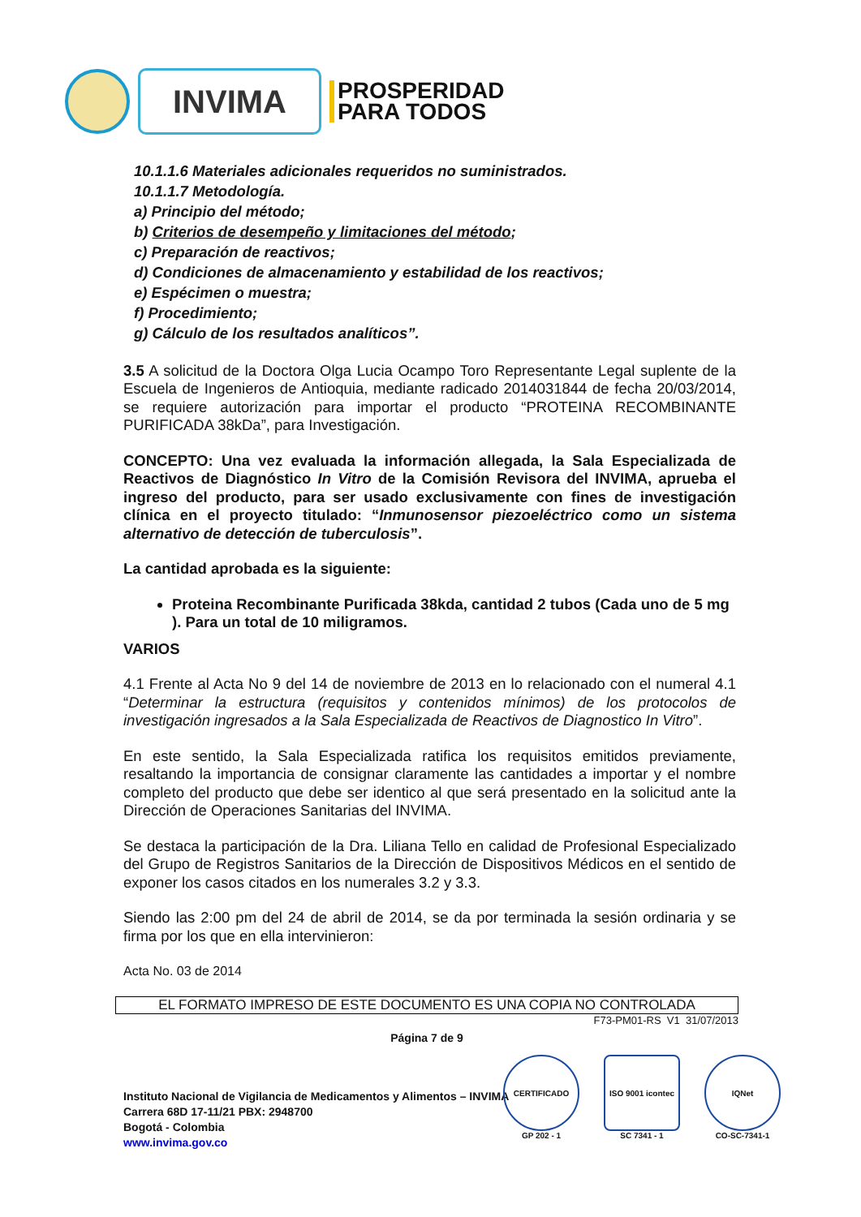INVIMA
PROSPERIDAD
PARA TODOS
10.1.1.6 Materiales adicionales requeridos no suministrados.
10.1.1.7 Metodología.
a) Principio del método;
b) Criterios de desempeño y limitaciones del método;
c) Preparación de reactivos;
d) Condiciones de almacenamiento y estabilidad de los reactivos;
e) Espécimen o muestra;
f) Procedimiento;
g) Cálculo de los resultados analíticos”.
3.5 A solicitud de la Doctora Olga Lucia Ocampo Toro Representante Legal suplente de la Escuela de Ingenieros de Antioquia, mediante radicado 2014031844 de fecha 20/03/2014, se requiere autorización para importar el producto “PROTEINA RECOMBINANTE PURIFICADA 38kDa”, para Investigación.
CONCEPTO: Una vez evaluada la información allegada, la Sala Especializada de Reactivos de Diagnóstico In Vitro de la Comisión Revisora del INVIMA, aprueba el ingreso del producto, para ser usado exclusivamente con fines de investigación clínica en el proyecto titulado: “Inmunosensor piezoeléctrico como un sistema alternativo de detección de tuberculosis”.
La cantidad aprobada es la siguiente:
Proteina Recombinante Purificada 38kda, cantidad 2 tubos (Cada uno de 5 mg ). Para un total de 10 miligramos.
VARIOS
4.1 Frente al Acta No 9 del 14 de noviembre de 2013 en lo relacionado con el numeral 4.1 “Determinar la estructura (requisitos y contenidos mínimos) de los protocolos de investigación ingresados a la Sala Especializada de Reactivos de Diagnostico In Vitro”.
En este sentido, la Sala Especializada ratifica los requisitos emitidos previamente, resaltando la importancia de consignar claramente las cantidades a importar y el nombre completo del producto que debe ser identico al que será presentado en la solicitud ante la Dirección de Operaciones Sanitarias del INVIMA.
Se destaca la participación de la Dra. Liliana Tello en calidad de Profesional Especializado del Grupo de Registros Sanitarios de la Dirección de Dispositivos Médicos en el sentido de exponer los casos citados en los numerales 3.2 y 3.3.
Siendo las 2:00 pm del 24 de abril de 2014, se da por terminada la sesión ordinaria y se firma por los que en ella intervinieron:
Acta No. 03 de 2014
EL FORMATO IMPRESO DE ESTE DOCUMENTO ES UNA COPIA NO CONTROLADA
F73-PM01-RS V1 31/07/2013
Página 7 de 9
Instituto Nacional de Vigilancia de Medicamentos y Alimentos – INVIMA
Carrera 68D 17-11/21 PBX: 2948700
Bogotá - Colombia
www.invima.gov.co
CERTIFICADO
GP 202 - 1
ISO 9001 icontec
SC 7341 - 1
IQNet
CO-SC-7341-1